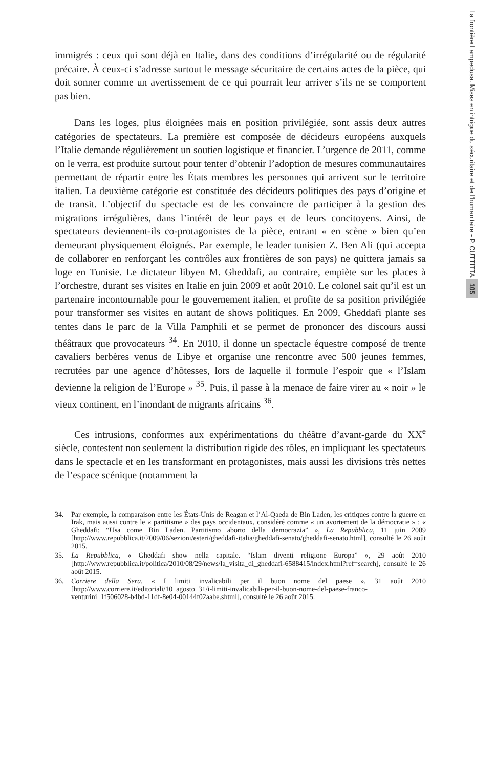immigrés : ceux qui sont déjà en Italie, dans des conditions d’irrégularité ou de régularité précaire. À ceux-ci s’adresse surtout le message sécuritaire de certains actes de la pièce, qui doit sonner comme un avertissement de ce qui pourrait leur arriver s’ils ne se comportent pas bien.
Dans les loges, plus éloignées mais en position privilégiée, sont assis deux autres catégories de spectateurs. La première est composée de décideurs européens auxquels l’Italie demande régulièrement un soutien logistique et financier. L’urgence de 2011, comme on le verra, est produite surtout pour tenter d’obtenir l’adoption de mesures communautaires permettant de répartir entre les États membres les personnes qui arrivent sur le territoire italien. La deuxième catégorie est constituée des décideurs politiques des pays d’origine et de transit. L’objectif du spectacle est de les convaincre de participer à la gestion des migrations irrégulières, dans l’intérêt de leur pays et de leurs concitoyens. Ainsi, de spectateurs deviennent-ils co-protagonistes de la pièce, entrant « en scène » bien qu’en demeurant physiquement éloignés. Par exemple, le leader tunisien Z. Ben Ali (qui accepta de collaborer en renforçant les contrôles aux frontières de son pays) ne quittera jamais sa loge en Tunisie. Le dictateur libyen M. Gheddafi, au contraire, empiète sur les places à l’orchestre, durant ses visites en Italie en juin 2009 et août 2010. Le colonel sait qu’il est un partenaire incontournable pour le gouvernement italien, et profite de sa position privilégiée pour transformer ses visites en autant de shows politiques. En 2009, Gheddafi plante ses tentes dans le parc de la Villa Pamphili et se permet de prononcer des discours aussi théâtraux que provocateurs <sup>34</sup>. En 2010, il donne un spectacle équestre composé de trente cavaliers berbères venus de Libye et organise une rencontre avec 500 jeunes femmes, recrutées par une agence d’hôtesses, lors de laquelle il formule l’espoir que « l’Islam devienne la religion de l’Europe » <sup>35</sup>. Puis, il passe à la menace de faire virer au « noir » le vieux continent, en l’inondant de migrants africains <sup>36</sup>.
Ces intrusions, conformes aux expérimentations du théâtre d’avant-garde du XX<sup>e</sup> siècle, contestent non seulement la distribution rigide des rôles, en impliquant les spectateurs dans le spectacle et en les transformant en protagonistes, mais aussi les divisions très nettes de l’espace scénique (notamment la
34. Par exemple, la comparaison entre les États-Unis de Reagan et l’Al-Qaeda de Bin Laden, les critiques contre la guerre en Irak, mais aussi contre le « partitisme » des pays occidentaux, considéré comme « un avortement de la démocratie » : « Gheddafi: “Usa come Bin Laden. Partitismo aborto della democrazia” », La Repubblica, 11 juin 2009 [http://www.repubblica.it/2009/06/sezioni/esteri/gheddafi-italia/gheddafi-senato/gheddafi-senato.html], consulté le 26 août 2015.
35. La Repubblica, « Gheddafi show nella capitale. “Islam diventi religione Europa” », 29 août 2010 [http://www.repubblica.it/politica/2010/08/29/news/la_visita_di_gheddafi-6588415/index.html?ref=search], consulté le 26 août 2015.
36. Corriere della Sera, « I limiti invalicabili per il buon nome del paese », 31 août 2010 [http://www.corriere.it/editoriali/10_agosto_31/i-limiti-invalicabili-per-il-buon-nome-del-paese-franco-venturini_1f506028-b4bd-11df-8e04-00144f02aabe.shtml], consulté le 26 août 2015.
La frontière Lampedusa. Mises en intrigue du sécuritaire et de l’humanitaire - P. CUTTITTA 105